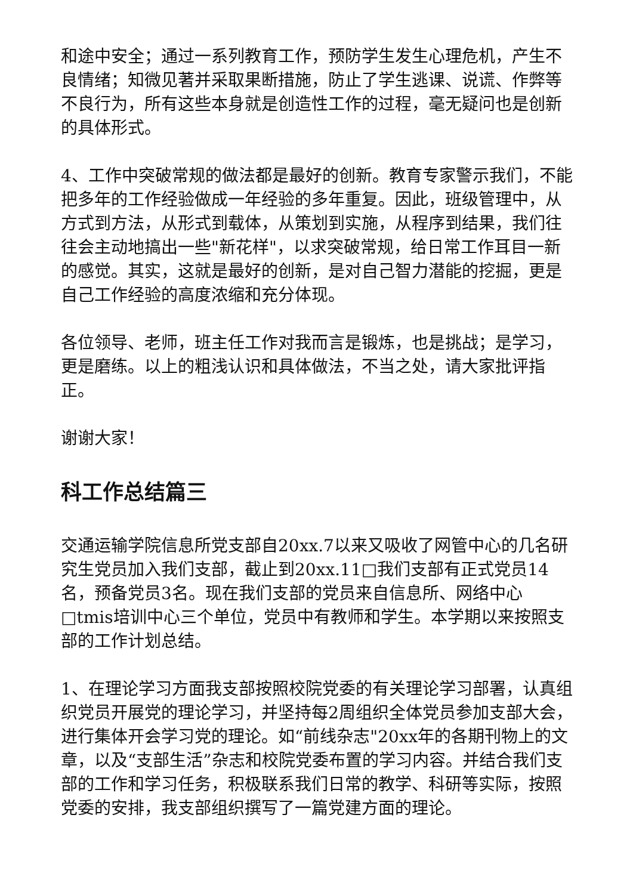和途中安全；通过一系列教育工作，预防学生发生心理危机，产生不良情绪；知微见著并采取果断措施，防止了学生逃课、说谎、作弊等不良行为，所有这些本身就是创造性工作的过程，毫无疑问也是创新的具体形式。
4、工作中突破常规的做法都是最好的创新。教育专家警示我们，不能把多年的工作经验做成一年经验的多年重复。因此，班级管理中，从方式到方法，从形式到载体，从策划到实施，从程序到结果，我们往往会主动地搞出一些"新花样"，以求突破常规，给日常工作耳目一新的感觉。其实，这就是最好的创新，是对自己智力潜能的挖掘，更是自己工作经验的高度浓缩和充分体现。
各位领导、老师，班主任工作对我而言是锻炼，也是挑战；是学习，更是磨练。以上的粗浅认识和具体做法，不当之处，请大家批评指正。
谢谢大家！
科工作总结篇三
交通运输学院信息所党支部自20xx.7以来又吸收了网管中心的几名研究生党员加入我们支部，截止到20xx.11□我们支部有正式党员14名，预备党员3名。现在我们支部的党员来自信息所、网络中心□tmis培训中心三个单位，党员中有教师和学生。本学期以来按照支部的工作计划总结。
1、在理论学习方面我支部按照校院党委的有关理论学习部署，认真组织党员开展党的理论学习，并坚持每2周组织全体党员参加支部大会，进行集体开会学习党的理论。如“前线杂志"20xx年的各期刊物上的文章，以及“支部生活”杂志和校院党委布置的学习内容。并结合我们支部的工作和学习任务，积极联系我们日常的教学、科研等实际，按照党委的安排，我支部组织撰写了一篇党建方面的理论。